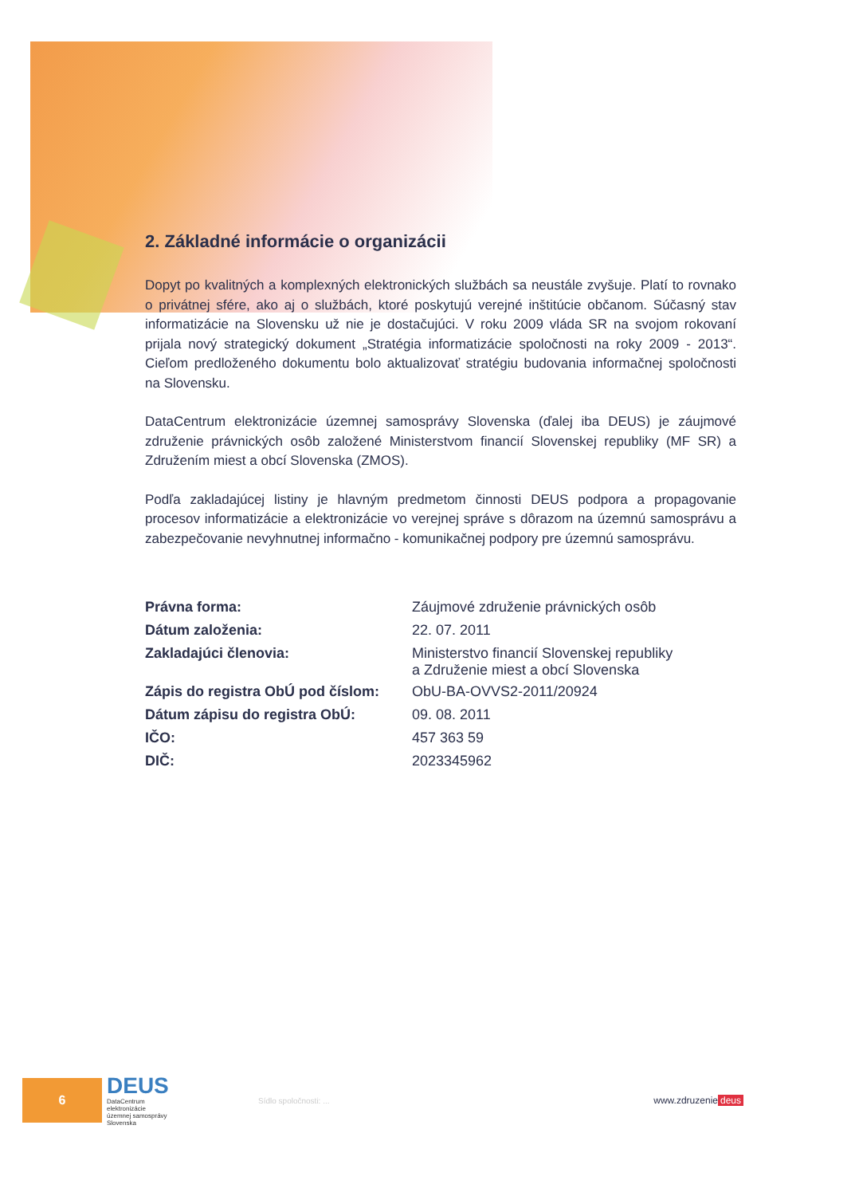2. Základné informácie o organizácii
Dopyt po kvalitných a komplexných elektronických službách sa neustále zvyšuje. Platí to rovnako o privátnej sfére, ako aj o službách, ktoré poskytujú verejné inštitúcie občanom. Súčasný stav informatizácie na Slovensku už nie je dostačujúci. V roku 2009 vláda SR na svojom rokovaní prijala nový strategický dokument „Stratégia informatizácie spoločnosti na roky 2009 - 2013“. Cieľom predloženého dokumentu bolo aktualizovať stratégiu budovania informačnej spoločnosti na Slovensku.
DataCentrum elektronizácie územnej samosprávy Slovenska (ďalej iba DEUS) je záujmové združenie právnických osôb založené Ministerstvom financií Slovenskej republiky (MF SR) a Združením miest a obcí Slovenska (ZMOS).
Podľa zakladajúcej listiny je hlavným predmetom činnosti DEUS podpora a propagovanie procesov informatizácie a elektronizácie vo verejnej správe s dôrazom na územnú samosprávu a zabezpečovanie nevyhnutnej informačno - komunikačnej podpory pre územnú samosprávu.
| Právna forma: | Záujmové združenie právnických osôb |
| Dátum založenia: | 22. 07. 2011 |
| Zakladajúci členovia: | Ministerstvo financií Slovenskej republiky a Združenie miest a obcí Slovenska |
| Zápis do registra ObÚ pod číslom: | ObU-BA-OVVS2-2011/20924 |
| Dátum zápisu do registra ObÚ: | 09. 08. 2011 |
| IČO: | 457 363 59 |
| DIČ: | 2023345962 |
6
DEUS
DataCentrum
elektronizácie
územnej samosprávy
Slovenska
Sídlo spoločnosti: ...
www.zdruzenie deus